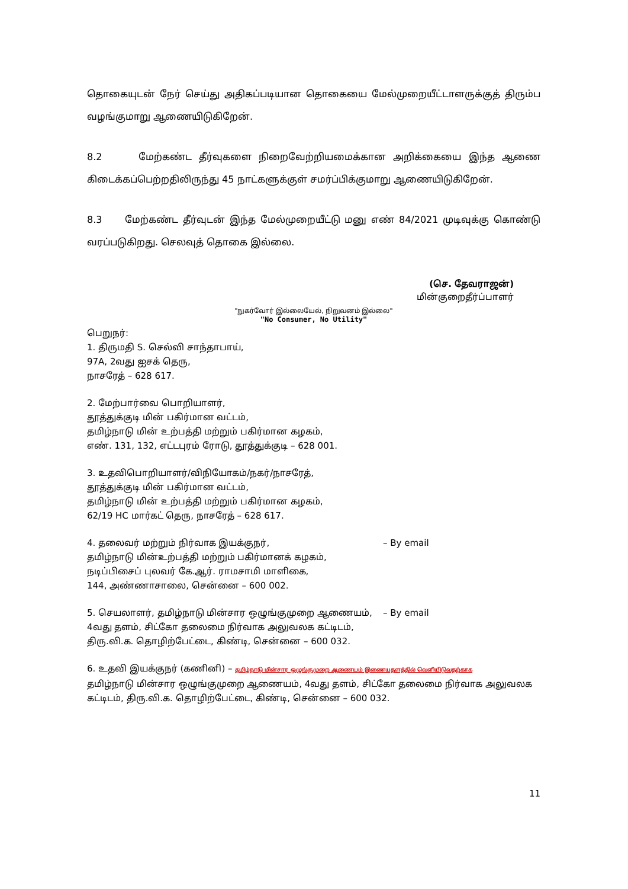தொகையுடன் நேர் செய்து அதிகப்படியான தொகையை மேல்முறையீட்டாளருக்குத் திரும்ப வழங்குமாறு ஆணையிடுகிறேன்.
8.2 மேற்கண்ட தீர்வுகளை நிறைவேற்றியமைக்கான அறிக்கையை இந்த ஆணை கிடைக்கப்பெற்றதிலிருந்து 45 நாட்களுக்குள் சமர்ப்பிக்குமாறு ஆணையிடுகிறேன்.
8.3 மேற்கண்ட தீர்வுடன் இந்த மேல்முறையீட்டு மனு எண் 84/2021 முடிவுக்கு கொண்டு வரப்படுகிறது. செலவுத் தொகை இல்லை.
(செ. தேவராஜன்)
மின்குறைதீர்ப்பாளர்
"நுகர்வோர் இல்லையேல், நிறுவனம் இல்லை"
"No Consumer, No Utility"
பெறுநர்:
1. திருமதி S. செல்வி சாந்தாபாய்,
97A, 2வது ஐசக் தெரு,
நாசரேத் – 628 617.
2. மேற்பார்வை பொறியாளர்,
தூத்துக்குடி மின் பகிர்மான வட்டம்,
தமிழ்நாடு மின் உற்பத்தி மற்றும் பகிர்மான கழகம்,
எண். 131, 132, எட்டபுரம் ரோடு, தூத்துக்குடி – 628 001.
3. உதவிபொறியாளர்/விநியோகம்/நகர்/நாசரேத்,
தூத்துக்குடி மின் பகிர்மான வட்டம்,
தமிழ்நாடு மின் உற்பத்தி மற்றும் பகிர்மான கழகம்,
62/19 HC மார்கட் தெரு, நாசரேத் – 628 617.
4. தலைவர் மற்றும் நிர்வாக இயக்குநர்,
தமிழ்நாடு மின்உற்பத்தி மற்றும் பகிர்மானக் கழகம்,
நடிப்பிசைப் புலவர் கே.ஆர். ராமசாமி மாளிகை,
144, அண்ணாசாலை, சென்னை – 600 002.
– By email
5. செயலாளர், தமிழ்நாடு மின்சார ஒழுங்குமுறை ஆணையம்,
4வது தளம், சிட்கோ தலைமை நிர்வாக அலுவலக கட்டிடம்,
திரு.வி.க. தொழிற்பேட்டை, கிண்டி, சென்னை – 600 032.
– By email
6. உதவி இயக்குநர் (கணினி) – தமிழ்நாடு மின்சார ஒழுங்குமுறை ஆணையம் இணையதளத்தில் வெளியிடுவதற்காக
தமிழ்நாடு மின்சார ஒழுங்குமுறை ஆணையம், 4வது தளம், சிட்கோ தலைமை நிர்வாக அலுவலக கட்டிடம், திரு.வி.க. தொழிற்பேட்டை, கிண்டி, சென்னை – 600 032.
11